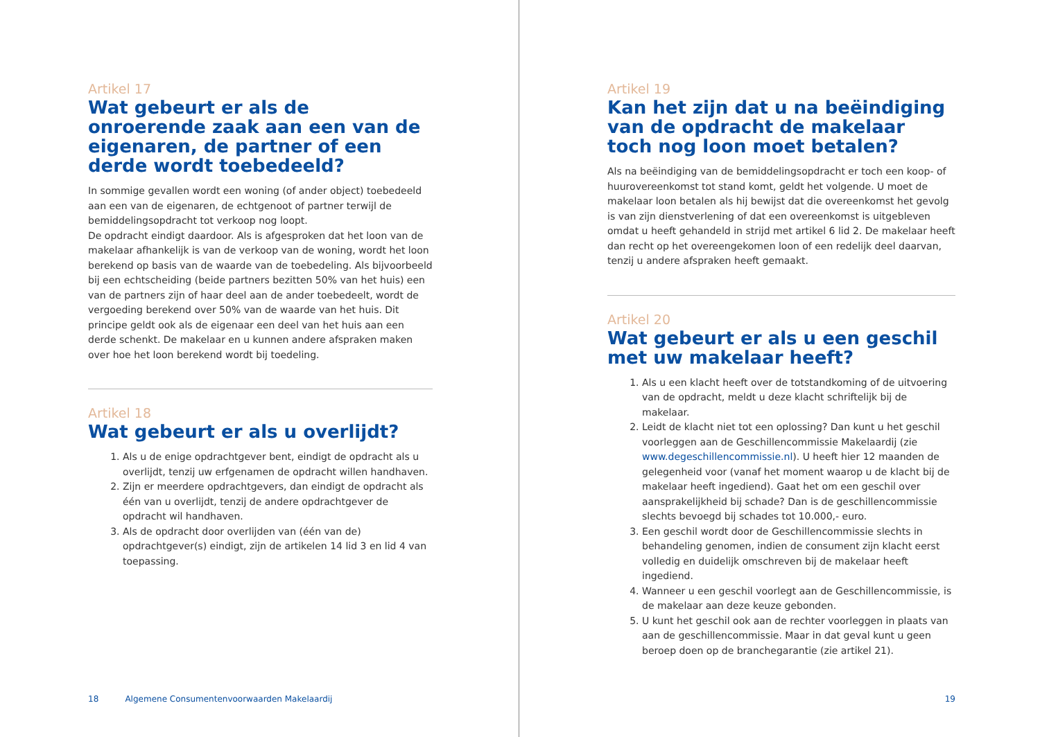Artikel 17
Wat gebeurt er als de onroerende zaak aan een van de eigenaren, de partner of een derde wordt toebedeeld?
In sommige gevallen wordt een woning (of ander object) toebedeeld aan een van de eigenaren, de echtgenoot of partner terwijl de bemiddelingsopdracht tot verkoop nog loopt.
De opdracht eindigt daardoor. Als is afgesproken dat het loon van de makelaar afhankelijk is van de verkoop van de woning, wordt het loon berekend op basis van de waarde van de toebedeling. Als bijvoorbeeld bij een echtscheiding (beide partners bezitten 50% van het huis) een van de partners zijn of haar deel aan de ander toebedeelt, wordt de vergoeding berekend over 50% van de waarde van het huis. Dit principe geldt ook als de eigenaar een deel van het huis aan een derde schenkt. De makelaar en u kunnen andere afspraken maken over hoe het loon berekend wordt bij toedeling.
Artikel 18
Wat gebeurt er als u overlijdt?
1. Als u de enige opdrachtgever bent, eindigt de opdracht als u overlijdt, tenzij uw erfgenamen de opdracht willen handhaven.
2. Zijn er meerdere opdrachtgevers, dan eindigt de opdracht als één van u overlijdt, tenzij de andere opdrachtgever de opdracht wil handhaven.
3. Als de opdracht door overlijden van (één van de) opdrachtgever(s) eindigt, zijn de artikelen 14 lid 3 en lid 4 van toepassing.
18 Algemene Consumentenvoorwaarden Makelaardij
Artikel 19
Kan het zijn dat u na beëindiging van de opdracht de makelaar toch nog loon moet betalen?
Als na beëindiging van de bemiddelingsopdracht er toch een koop- of huurovereenkomst tot stand komt, geldt het volgende. U moet de makelaar loon betalen als hij bewijst dat die overeenkomst het gevolg is van zijn dienstverlening of dat een overeenkomst is uitgebleven omdat u heeft gehandeld in strijd met artikel 6 lid 2. De makelaar heeft dan recht op het overeengekomen loon of een redelijk deel daarvan, tenzij u andere afspraken heeft gemaakt.
Artikel 20
Wat gebeurt er als u een geschil met uw makelaar heeft?
1. Als u een klacht heeft over de totstandkoming of de uitvoering van de opdracht, meldt u deze klacht schriftelijk bij de makelaar.
2. Leidt de klacht niet tot een oplossing? Dan kunt u het geschil voorleggen aan de Geschillencommissie Makelaardij (zie www.degeschillencommissie.nl). U heeft hier 12 maanden de gelegenheid voor (vanaf het moment waarop u de klacht bij de makelaar heeft ingediend). Gaat het om een geschil over aansprakelijkheid bij schade? Dan is de geschillencommissie slechts bevoegd bij schades tot 10.000,- euro.
3. Een geschil wordt door de Geschillencommissie slechts in behandeling genomen, indien de consument zijn klacht eerst volledig en duidelijk omschreven bij de makelaar heeft ingediend.
4. Wanneer u een geschil voorlegt aan de Geschillencommissie, is de makelaar aan deze keuze gebonden.
5. U kunt het geschil ook aan de rechter voorleggen in plaats van aan de geschillencommissie. Maar in dat geval kunt u geen beroep doen op de branchegarantie (zie artikel 21).
19